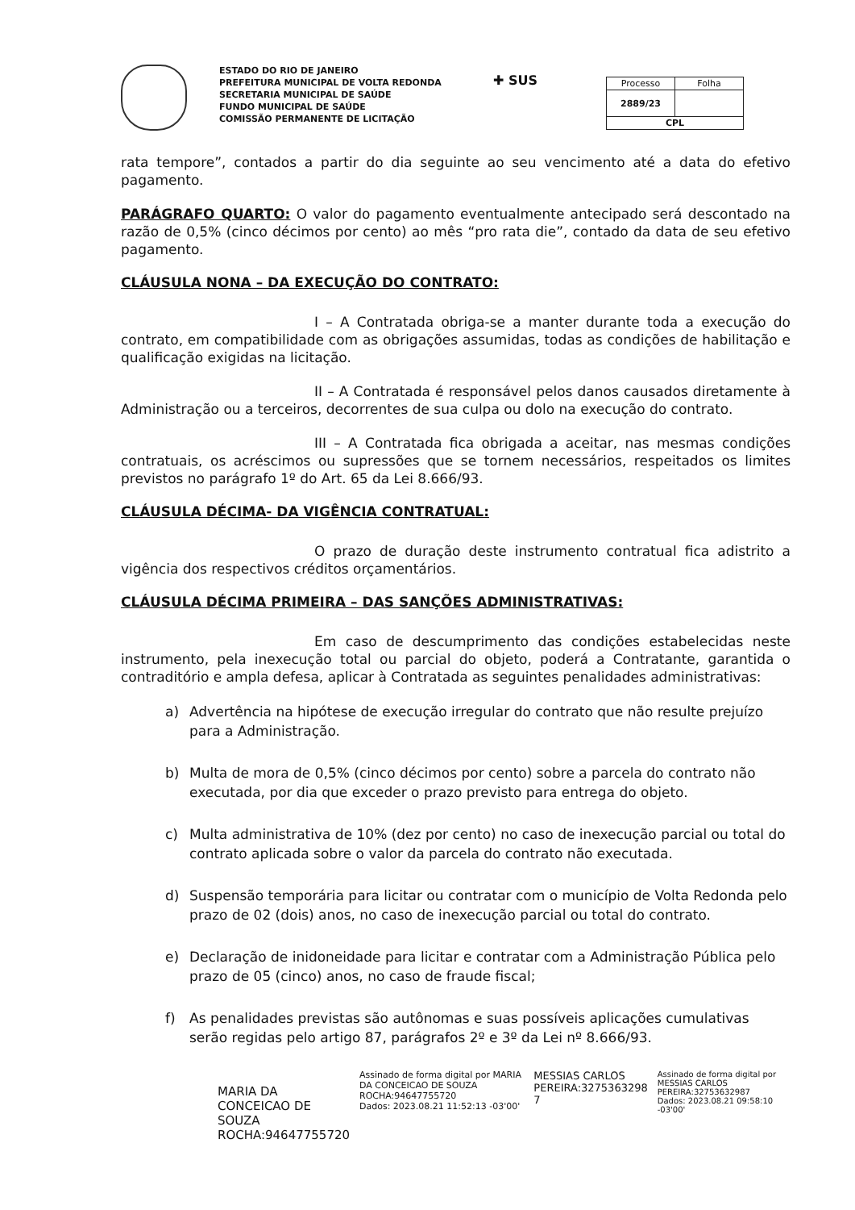ESTADO DO RIO DE JANEIRO
PREFEITURA MUNICIPAL DE VOLTA REDONDA
SECRETARIA MUNICIPAL DE SAÚDE
FUNDO MUNICIPAL DE SAÚDE
COMISSÃO PERMANENTE DE LICITAÇÃO
✚ SUS
| Processo | Folha |
| --- | --- |
| 2889/23 | |
| CPL | |
rata tempore”, contados a partir do dia seguinte ao seu vencimento até a data do efetivo pagamento.
PARÁGRAFO QUARTO: O valor do pagamento eventualmente antecipado será descontado na razão de 0,5% (cinco décimos por cento) ao mês “pro rata die”, contado da data de seu efetivo pagamento.
CLÁUSULA NONA – DA EXECUÇÃO DO CONTRATO:
I – A Contratada obriga-se a manter durante toda a execução do contrato, em compatibilidade com as obrigações assumidas, todas as condições de habilitação e qualificação exigidas na licitação.
II – A Contratada é responsável pelos danos causados diretamente à Administração ou a terceiros, decorrentes de sua culpa ou dolo na execução do contrato.
III – A Contratada fica obrigada a aceitar, nas mesmas condições contratuais, os acréscimos ou supressões que se tornem necessários, respeitados os limites previstos no parágrafo 1º do Art. 65 da Lei 8.666/93.
CLÁUSULA DÉCIMA- DA VIGÊNCIA CONTRATUAL:
O prazo de duração deste instrumento contratual fica adistrito a vigência dos respectivos créditos orçamentários.
CLÁUSULA DÉCIMA PRIMEIRA – DAS SANÇÕES ADMINISTRATIVAS:
Em caso de descumprimento das condições estabelecidas neste instrumento, pela inexecução total ou parcial do objeto, poderá a Contratante, garantida o contraditório e ampla defesa, aplicar à Contratada as seguintes penalidades administrativas:
a) Advertência na hipótese de execução irregular do contrato que não resulte prejuízo para a Administração.
b) Multa de mora de 0,5% (cinco décimos por cento) sobre a parcela do contrato não executada, por dia que exceder o prazo previsto para entrega do objeto.
c) Multa administrativa de 10% (dez por cento) no caso de inexecução parcial ou total do contrato aplicada sobre o valor da parcela do contrato não executada.
d) Suspensão temporária para licitar ou contratar com o município de Volta Redonda pelo prazo de 02 (dois) anos, no caso de inexecução parcial ou total do contrato.
e) Declaração de inidoneidade para licitar e contratar com a Administração Pública pelo prazo de 05 (cinco) anos, no caso de fraude fiscal;
f) As penalidades previstas são autônomas e suas possíveis aplicações cumulativas serão regidas pelo artigo 87, parágrafos 2º e 3º da Lei nº 8.666/93.
MARIA DA CONCEICAO DE
SOUZA ROCHA:94647755720
Assinado de forma digital por MARIA DA CONCEICAO DE SOUZA ROCHA:94647755720
Dados: 2023.08.21 11:52:13 -03'00'
MESSIAS CARLOS
PEREIRA:3275363298
7
Assinado de forma digital por MESSIAS CARLOS PEREIRA:32753632987
Dados: 2023.08.21 09:58:10 -03'00'